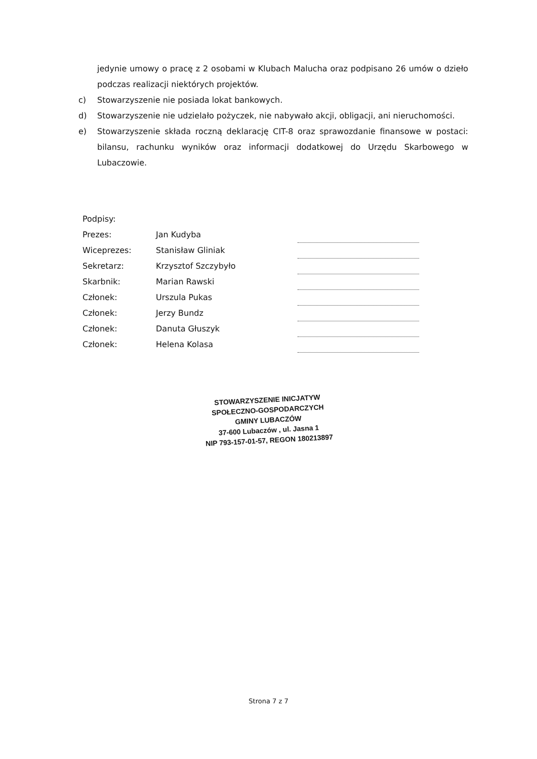jedynie umowy o pracę z 2 osobami w Klubach Malucha oraz podpisano 26 umów o dzieło podczas realizacji niektórych projektów.
c) Stowarzyszenie nie posiada lokat bankowych.
d) Stowarzyszenie nie udzielało pożyczek, nie nabywało akcji, obligacji, ani nieruchomości.
e) Stowarzyszenie składa roczną deklarację CIT-8 oraz sprawozdanie finansowe w postaci: bilansu, rachunku wyników oraz informacji dodatkowej do Urzędu Skarbowego w Lubaczowie.
| Podpisy: | | |
| Prezes: | Jan Kudyba | |
| Wiceprezes: | Stanisław Gliniak | |
| Sekretarz: | Krzysztof Szczybyło | |
| Skarbnik: | Marian Rawski | |
| Członek: | Urszula Pukas | |
| Członek: | Jerzy Bundz | |
| Członek: | Danuta Głuszyk | |
| Członek: | Helena Kolasa | |
STOWARZYSZENIE INICJATYW SPOŁECZNO-GOSPODARCZYCH
GMINY LUBACZÓW
37-600 Lubaczów , ul. Jasna 1
NIP 793-157-01-57, REGON 180213897
Strona 7 z 7